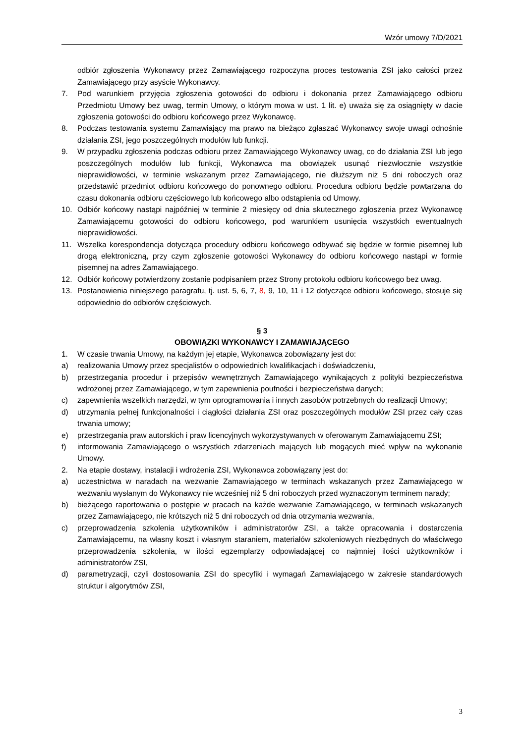Wzór umowy 7/D/2021
odbiór zgłoszenia Wykonawcy przez Zamawiającego rozpoczyna proces testowania ZSI jako całości przez Zamawiającego przy asyście Wykonawcy.
7. Pod warunkiem przyjęcia zgłoszenia gotowości do odbioru i dokonania przez Zamawiającego odbioru Przedmiotu Umowy bez uwag, termin Umowy, o którym mowa w ust. 1 lit. e) uważa się za osiągnięty w dacie zgłoszenia gotowości do odbioru końcowego przez Wykonawcę.
8. Podczas testowania systemu Zamawiający ma prawo na bieżąco zgłaszać Wykonawcy swoje uwagi odnośnie działania ZSI, jego poszczególnych modułów lub funkcji.
9. W przypadku zgłoszenia podczas odbioru przez Zamawiającego Wykonawcy uwag, co do działania ZSI lub jego poszczególnych modułów lub funkcji, Wykonawca ma obowiązek usunąć niezwłocznie wszystkie nieprawidłowości, w terminie wskazanym przez Zamawiającego, nie dłuższym niż 5 dni roboczych oraz przedstawić przedmiot odbioru końcowego do ponownego odbioru. Procedura odbioru będzie powtarzana do czasu dokonania odbioru częściowego lub końcowego albo odstąpienia od Umowy.
10. Odbiór końcowy nastąpi najpóźniej w terminie 2 miesięcy od dnia skutecznego zgłoszenia przez Wykonawcę Zamawiającemu gotowości do odbioru końcowego, pod warunkiem usunięcia wszystkich ewentualnych nieprawidłowości.
11. Wszelka korespondencja dotycząca procedury odbioru końcowego odbywać się będzie w formie pisemnej lub drogą elektroniczną, przy czym zgłoszenie gotowości Wykonawcy do odbioru końcowego nastąpi w formie pisemnej na adres Zamawiającego.
12. Odbiór końcowy potwierdzony zostanie podpisaniem przez Strony protokołu odbioru końcowego bez uwag.
13. Postanowienia niniejszego paragrafu, tj. ust. 5, 6, 7, 8, 9, 10, 11 i 12 dotyczące odbioru końcowego, stosuje się odpowiednio do odbiorów częściowych.
§ 3
OBOWIĄZKI WYKONAWCY I ZAMAWIAJĄCEGO
1. W czasie trwania Umowy, na każdym jej etapie, Wykonawca zobowiązany jest do:
a) realizowania Umowy przez specjalistów o odpowiednich kwalifikacjach i doświadczeniu,
b) przestrzegania procedur i przepisów wewnętrznych Zamawiającego wynikających z polityki bezpieczeństwa wdrożonej przez Zamawiającego, w tym zapewnienia poufności i bezpieczeństwa danych;
c) zapewnienia wszelkich narzędzi, w tym oprogramowania i innych zasobów potrzebnych do realizacji Umowy;
d) utrzymania pełnej funkcjonalności i ciągłości działania ZSI oraz poszczególnych modułów ZSI przez cały czas trwania umowy;
e) przestrzegania praw autorskich i praw licencyjnych wykorzystywanych w oferowanym Zamawiającemu ZSI;
f) informowania Zamawiającego o wszystkich zdarzeniach mających lub mogących mieć wpływ na wykonanie Umowy.
2. Na etapie dostawy, instalacji i wdrożenia ZSI, Wykonawca zobowiązany jest do:
a) uczestnictwa w naradach na wezwanie Zamawiającego w terminach wskazanych przez Zamawiającego w wezwaniu wysłanym do Wykonawcy nie wcześniej niż 5 dni roboczych przed wyznaczonym terminem narady;
b) bieżącego raportowania o postępie w pracach na każde wezwanie Zamawiającego, w terminach wskazanych przez Zamawiającego, nie krótszych niż 5 dni roboczych od dnia otrzymania wezwania,
c) przeprowadzenia szkolenia użytkowników i administratorów ZSI, a także opracowania i dostarczenia Zamawiającemu, na własny koszt i własnym staraniem, materiałów szkoleniowych niezbędnych do właściwego przeprowadzenia szkolenia, w ilości egzemplarzy odpowiadającej co najmniej ilości użytkowników i administratorów ZSI,
d) parametryzacji, czyli dostosowania ZSI do specyfiki i wymagań Zamawiającego w zakresie standardowych struktur i algorytmów ZSI,
3